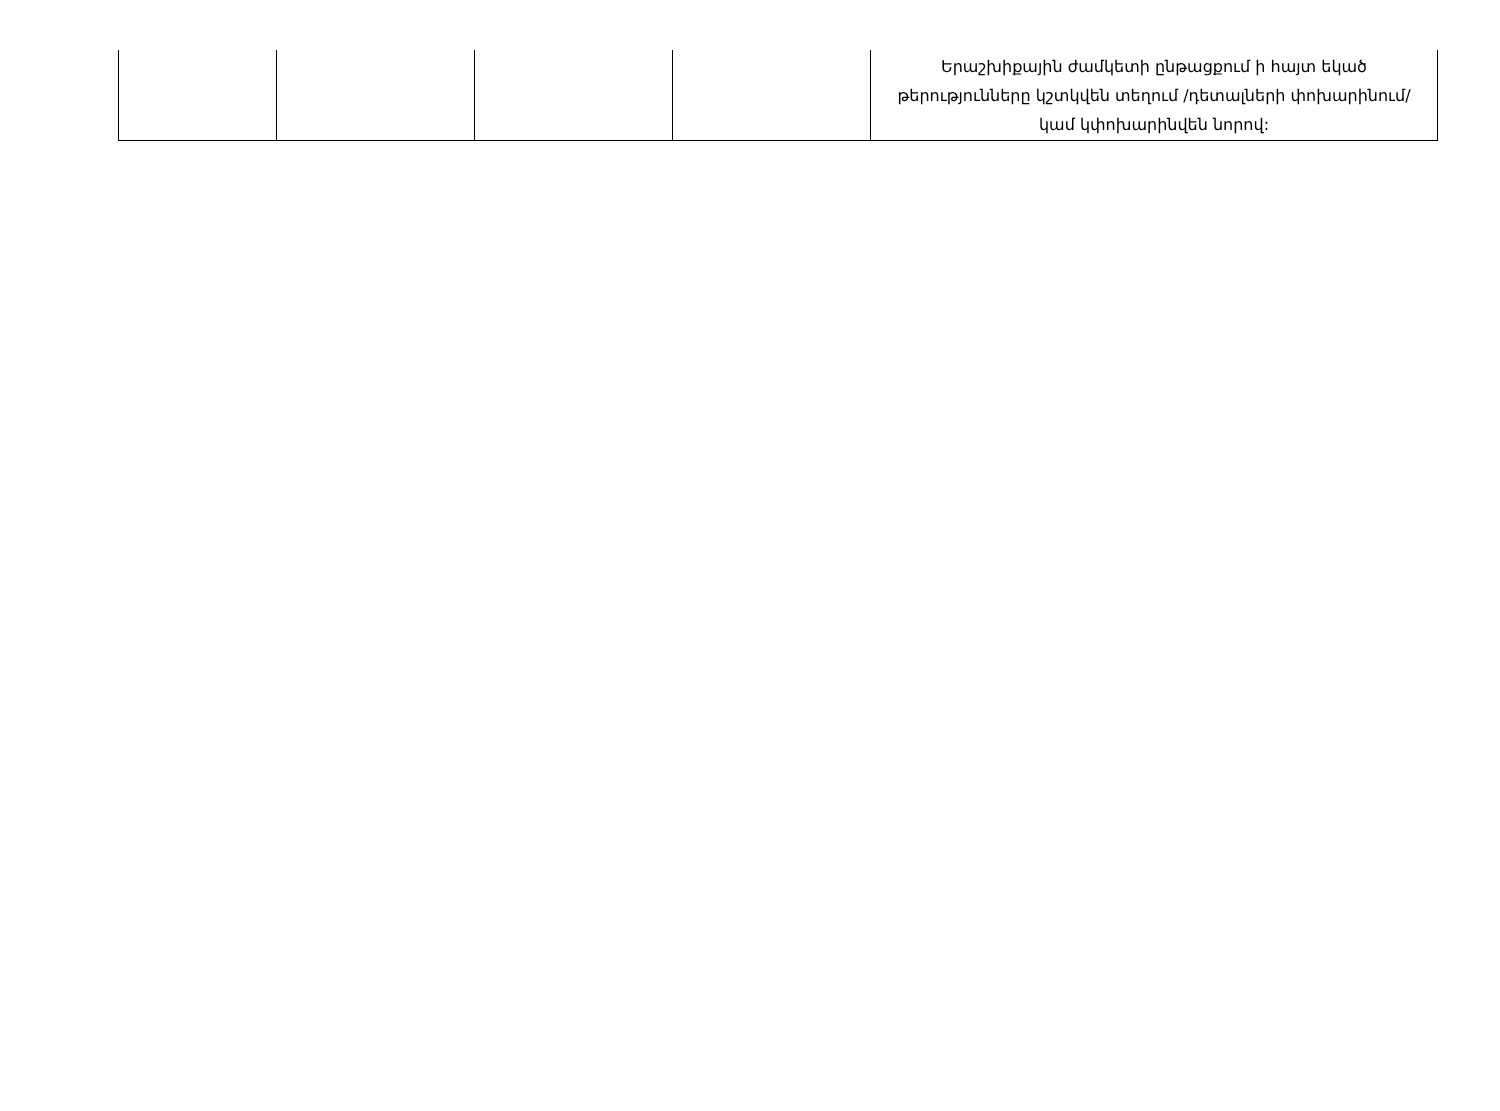| | | | | Երաշխիքային ժամկետի ընթացքում ի հայտ եկած թերությունները կշտկվեն տեղում /դետալների փոխարինում/ կամ կփոխարինվեն նորով: |